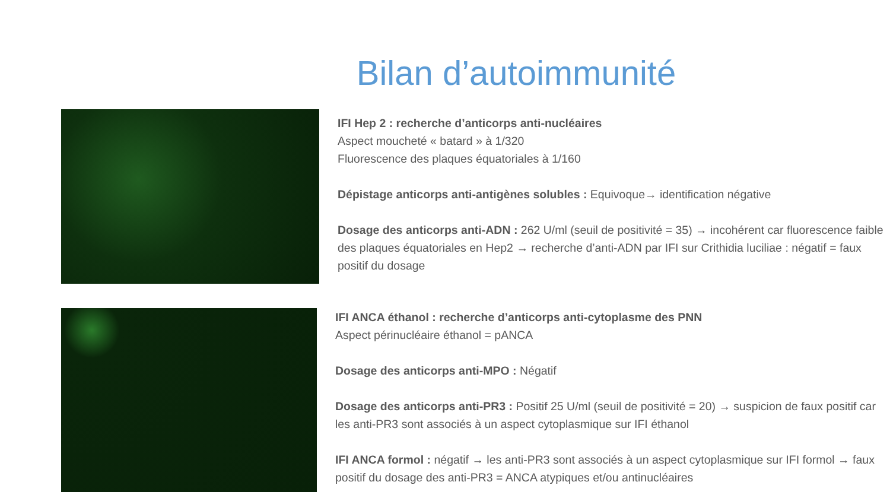Bilan d’autoimmunité
IFI Hep 2 : recherche d’anticorps anti-nucléaires
Aspect moucheté « batard » à 1/320
Fluorescence des plaques équatoriales à 1/160
Dépistage anticorps anti-antigènes solubles : Equivoque→ identification négative
Dosage des anticorps anti-ADN : 262 U/ml (seuil de positivité = 35) → incohérent car fluorescence faible des plaques équatoriales en Hep2 → recherche d’anti-ADN par IFI sur Crithidia luciliae : négatif = faux positif du dosage
IFI ANCA éthanol : recherche d’anticorps anti-cytoplasme des PNN
Aspect périnucléaire éthanol = pANCA
Dosage des anticorps anti-MPO : Négatif
Dosage des anticorps anti-PR3 : Positif 25 U/ml (seuil de positivité = 20) → suspicion de faux positif car les anti-PR3 sont associés à un aspect cytoplasmique sur IFI éthanol
IFI ANCA formol : négatif → les anti-PR3 sont associés à un aspect cytoplasmique sur IFI formol → faux positif du dosage des anti-PR3 = ANCA atypiques et/ou antinucléaires